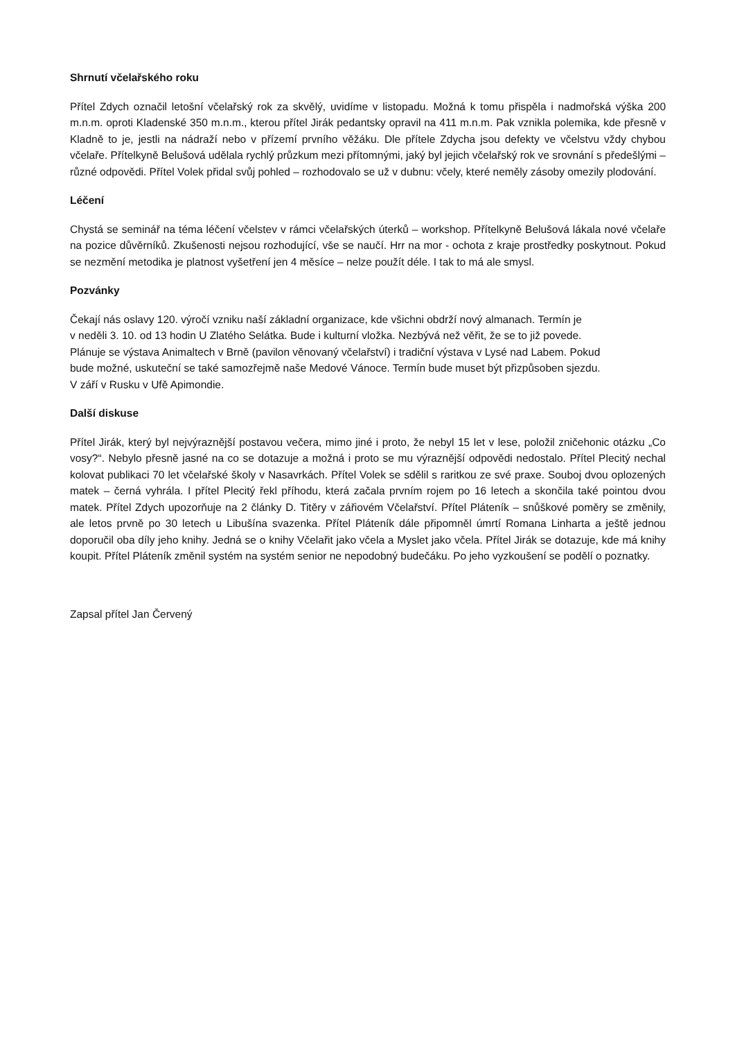Shrnutí včelařského roku
Přítel Zdych označil letošní včelařský rok za skvělý, uvidíme v listopadu. Možná k tomu přispěla i nadmořská výška 200 m.n.m. oproti Kladenské 350 m.n.m., kterou přítel Jirák pedantsky opravil na 411 m.n.m. Pak vznikla polemika, kde přesně v Kladně to je, jestli na nádraží nebo v přízemí prvního věžáku. Dle přítele Zdycha jsou defekty ve včelstvu vždy chybou včelaře. Přítelkyně Belušová udělala rychlý průzkum mezi přítomnými, jaký byl jejich včelařský rok ve srovnání s předešlými – různé odpovědi. Přítel Volek přidal svůj pohled – rozhodovalo se už v dubnu: včely, které neměly zásoby omezily plodování.
Léčení
Chystá se seminář na téma léčení včelstev v rámci včelařských úterků – workshop. Přítelkyně Belušová lákala nové včelaře na pozice důvěrníků. Zkušenosti nejsou rozhodující, vše se naučí. Hrr na mor - ochota z kraje prostředky poskytnout. Pokud se nezmění metodika je platnost vyšetření jen 4 měsíce – nelze použít déle. I tak to má ale smysl.
Pozvánky
Čekají nás oslavy 120. výročí vzniku naší základní organizace, kde všichni obdrží nový almanach. Termín je
v neděli 3. 10. od 13 hodin U Zlatého Selátka. Bude i kulturní vložka. Nezbývá než věřit, že se to již povede.
Plánuje se výstava Animaltech v Brně (pavilon věnovaný včelařství) i tradiční výstava v Lysé nad Labem. Pokud
bude možné, uskuteční se také samozřejmě naše Medové Vánoce. Termín bude muset být přizpůsoben sjezdu.
V září v Rusku v Ufě Apimondie.
Další diskuse
Přítel Jirák, který byl nejvýraznější postavou večera, mimo jiné i proto, že nebyl 15 let v lese, položil zničehonic otázku „Co vosy?“. Nebylo přesně jasné na co se dotazuje a možná i proto se mu výraznější odpovědi nedostalo. Přítel Plecitý nechal kolovat publikaci 70 let včelařské školy v Nasavrkách. Přítel Volek se sdělil s raritkou ze své praxe. Souboj dvou oplozených matek – černá vyhrála. I přítel Plecitý řekl příhodu, která začala prvním rojem po 16 letech a skončila také pointou dvou matek. Přítel Zdych upozorňuje na 2 články D. Titěry v zářiovém Včelařství. Přítel Pláteník – snůškové poměry se změnily, ale letos prvně po 30 letech u Libušína svazenka. Přítel Pláteník dále připomněl úmrtí Romana Linharta a ještě jednou doporučil oba díly jeho knihy. Jedná se o knihy Včelařit jako včela a Myslet jako včela. Přítel Jirák se dotazuje, kde má knihy koupit. Přítel Pláteník změnil systém na systém senior ne nepodobný budečáku. Po jeho vyzkoušení se podělí o poznatky.
Zapsal přítel Jan Červený